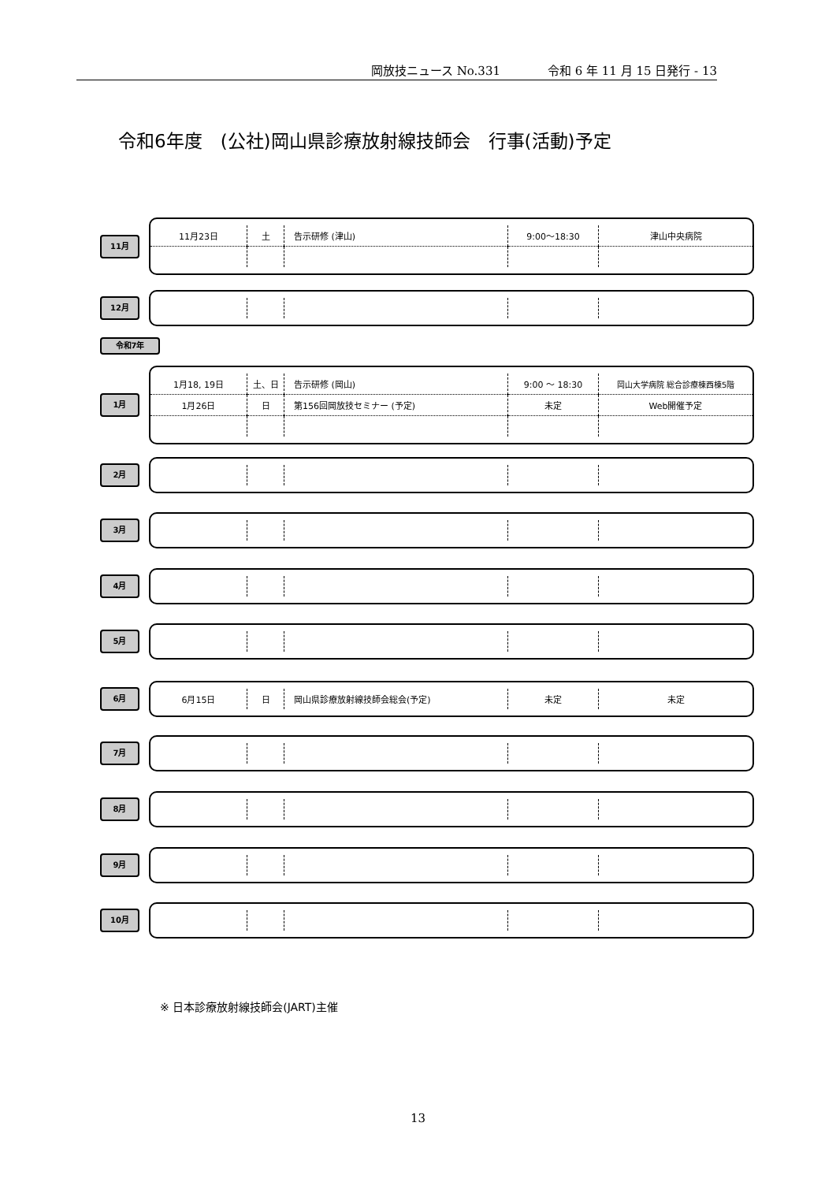岡放技ニュース No.331 令和 6 年 11 月 15 日発行 - 13
令和6年度　(公社)岡山県診療放射線技師会　行事(活動)予定
11月
| 11月23日 | 土 | 告示研修 (津山) | 9:00～18:30 | 津山中央病院 |
12月
令和7年
1月
| 1月18, 19日 | 土、日 | 告示研修 (岡山) | 9:00 ～ 18:30 | 岡山大学病院 総合診療棟西棟5階 |
| 1月26日 | 日 | 第156回岡放技セミナー (予定) | 未定 | Web開催予定 |
2月
3月
4月
5月
6月
| 6月15日 | 日 | 岡山県診療放射線技師会総会(予定) | 未定 | 未定 |
7月
8月
9月
10月
※ 日本診療放射線技師会(JART)主催
13